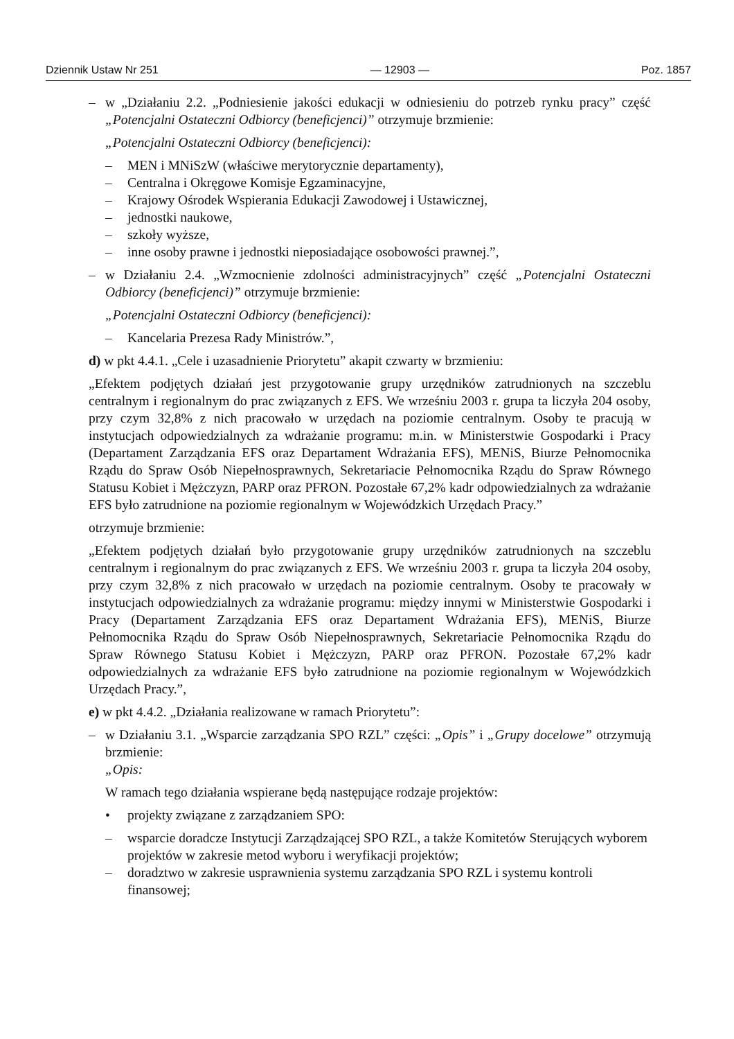Dziennik Ustaw Nr 251 — 12903 — Poz. 1857
– w „Działaniu 2.2. „Podniesienie jakości edukacji w odniesieniu do potrzeb rynku pracy” część „Potencjalni Ostateczni Odbiorcy (beneficjenci)” otrzymuje brzmienie:
„Potencjalni Ostateczni Odbiorcy (beneficjenci):
– MEN i MNiSzW (właściwe merytorycznie departamenty),
– Centralna i Okręgowe Komisje Egzaminacyjne,
– Krajowy Ośrodek Wspierania Edukacji Zawodowej i Ustawicznej,
– jednostki naukowe,
– szkoły wyższe,
– inne osoby prawne i jednostki nieposiadające osobowości prawnej.”,
– w Działaniu 2.4. „Wzmocnienie zdolności administracyjnych” część „Potencjalni Ostateczni Odbiorcy (beneficjenci)” otrzymuje brzmienie:
„Potencjalni Ostateczni Odbiorcy (beneficjenci):
– Kancelaria Prezesa Rady Ministrów.”,
d) w pkt 4.4.1. „Cele i uzasadnienie Priorytetu” akapit czwarty w brzmieniu:
„Efektem podjętych działań jest przygotowanie grupy urzędników zatrudnionych na szczeblu centralnym i regionalnym do prac związanych z EFS. We wrześniu 2003 r. grupa ta liczyła 204 osoby, przy czym 32,8% z nich pracowało w urzędach na poziomie centralnym. Osoby te pracują w instytucjach odpowiedzialnych za wdrażanie programu: m.in. w Ministerstwie Gospodarki i Pracy (Departament Zarządzania EFS oraz Departament Wdrażania EFS), MENiS, Biurze Pełnomocnika Rządu do Spraw Osób Niepełnosprawnych, Sekretariacie Pełnomocnika Rządu do Spraw Równego Statusu Kobiet i Mężczyzn, PARP oraz PFRON. Pozostałe 67,2% kadr odpowiedzialnych za wdrażanie EFS było zatrudnione na poziomie regionalnym w Wojewódzkich Urzędach Pracy.”
otrzymuje brzmienie:
„Efektem podjętych działań było przygotowanie grupy urzędników zatrudnionych na szczeblu centralnym i regionalnym do prac związanych z EFS. We wrześniu 2003 r. grupa ta liczyła 204 osoby, przy czym 32,8% z nich pracowało w urzędach na poziomie centralnym. Osoby te pracowały w instytucjach odpowiedzialnych za wdrażanie programu: między innymi w Ministerstwie Gospodarki i Pracy (Departament Zarządzania EFS oraz Departament Wdrażania EFS), MENiS, Biurze Pełnomocnika Rządu do Spraw Osób Niepełnosprawnych, Sekretariacie Pełnomocnika Rządu do Spraw Równego Statusu Kobiet i Mężczyzn, PARP oraz PFRON. Pozostałe 67,2% kadr odpowiedzialnych za wdrażanie EFS było zatrudnione na poziomie regionalnym w Wojewódzkich Urzędach Pracy.”,
e) w pkt 4.4.2. „Działania realizowane w ramach Priorytetu”:
– w Działaniu 3.1. „Wsparcie zarządzania SPO RZL” części: „Opis” i „Grupy docelowe” otrzymują brzmienie:
„Opis:
W ramach tego działania wspierane będą następujące rodzaje projektów:
• projekty związane z zarządzaniem SPO:
– wsparcie doradcze Instytucji Zarządzającej SPO RZL, a także Komitetów Sterujących wyborem projektów w zakresie metod wyboru i weryfikacji projektów;
– doradztwo w zakresie usprawnienia systemu zarządzania SPO RZL i systemu kontroli finansowej;